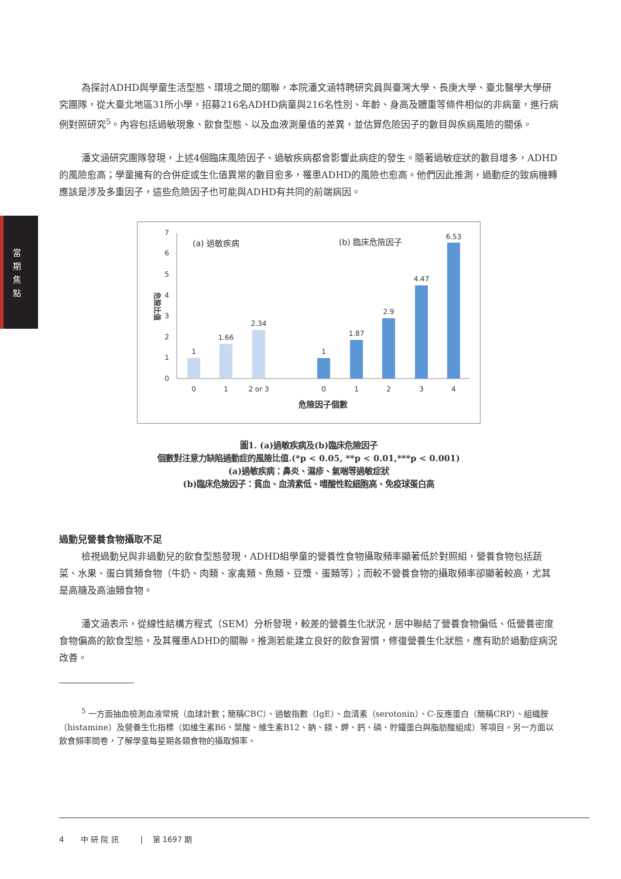當 期 焦 點
為探討ADHD與學童生活型態、環境之間的關聯，本院潘文涵特聘研究員與臺灣大學、長庚大學、臺北醫學大學研究團隊，從大臺北地區31所小學，招募216名ADHD病童與216名性別、年齡、身高及體重等條件相似的非病童，進行病例對照研究<sup>5</sup>。內容包括過敏現象、飲食型態、以及血液測量值的差異，並估算危險因子的數目與疾病風險的關係。
潘文涵研究團隊發現，上述4個臨床風險因子、過敏疾病都會影響此病症的發生。隨著過敏症狀的數目增多，ADHD的風險愈高；學童擁有的合併症或生化值異常的數目愈多，罹患ADHD的風險也愈高。他們因此推測，過動症的致病機轉應該是涉及多重因子，這些危險因子也可能與ADHD有共同的前端病因。
0
1
2
3
4
5
6
7
危險比值
(a) 過敏疾病
(b) 臨床危險因子
1
1.66
2.34
1
1.87
2.9
4.47
6.53
0
1
2 or 3
0
1
2
3
4
危險因子個數
圖1. (a)過敏疾病及(b)臨床危險因子
個數對注意力缺陷過動症的風險比值.(*p < 0.05, **p < 0.01,***p < 0.001)
(a)過敏疾病：鼻炎、濕疹、氣喘等過敏症狀
(b)臨床危險因子：貧血、血清素低、嗜酸性粒細胞高、免疫球蛋白高
過動兒營養食物攝取不足
檢視過動兒與非過動兒的飲食型態發現，ADHD組學童的營養性食物攝取頻率顯著低於對照組，營養食物包括蔬菜、水果、蛋白質類食物（牛奶、肉類、家禽類、魚類、豆漿、蛋類等）；而較不營養食物的攝取頻率卻顯著較高，尤其是高糖及高油類食物。
潘文涵表示，從線性結構方程式（SEM）分析發現，較差的營養生化狀況，居中聯結了營養食物偏低、低營養密度食物偏高的飲食型態，及其罹患ADHD的關聯。推測若能建立良好的飲食習慣，修復營養生化狀態，應有助於過動症病況改善。
<sup>5</sup> 一方面抽血檢測血液常規（血球計數；簡稱CBC）、過敏指數（IgE）、血清素（serotonin）、C-反應蛋白（簡稱CRP）、組織胺（histamine）及營養生化指標（如維生素B6、葉酸、維生素B12、鈉、鎂、鉀、鈣、磷、貯鐵蛋白與脂肪酸組成）等項目。另一方面以飲食頻率問卷，了解學童每星期各類食物的攝取頻率。
4 中 研 院 訊 | 第 1697 期